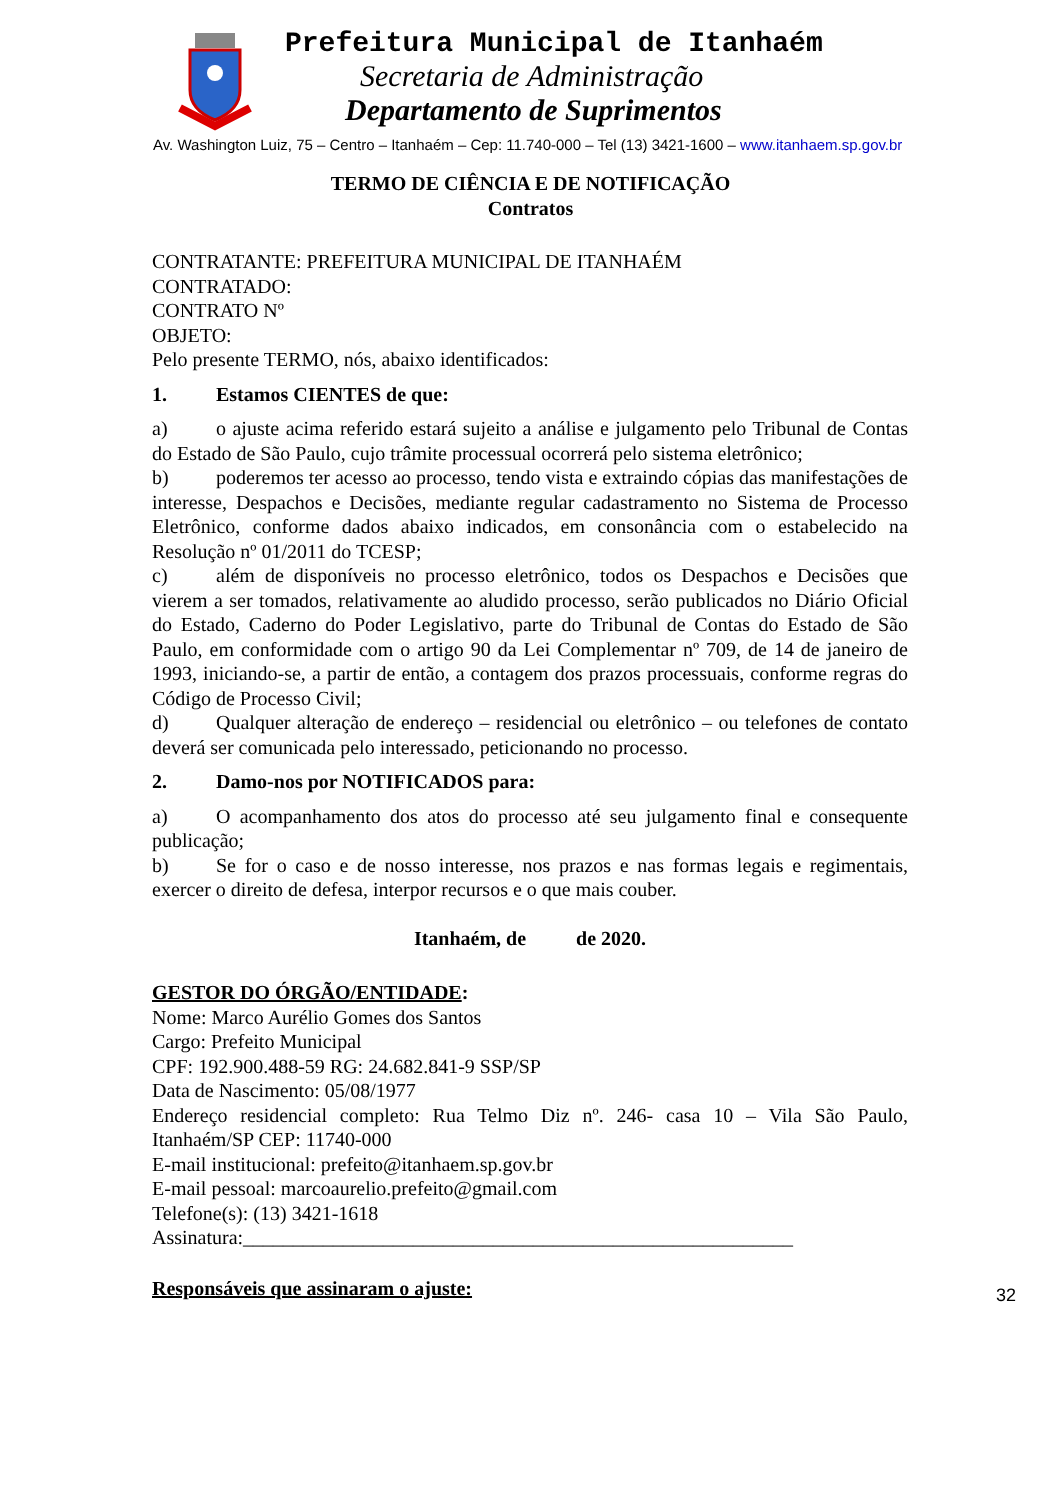Prefeitura Municipal de Itanhaém
Secretaria de Administração
Departamento de Suprimentos
Av. Washington Luiz, 75 – Centro – Itanhaém – Cep: 11.740-000 – Tel (13) 3421-1600 – www.itanhaem.sp.gov.br
TERMO DE CIÊNCIA E DE NOTIFICAÇÃO
Contratos
CONTRATANTE: PREFEITURA MUNICIPAL DE ITANHAÉM
CONTRATADO:
CONTRATO Nº
OBJETO:
Pelo presente TERMO, nós, abaixo identificados:
1. Estamos CIENTES de que:
a) o ajuste acima referido estará sujeito a análise e julgamento pelo Tribunal de Contas do Estado de São Paulo, cujo trâmite processual ocorrerá pelo sistema eletrônico;
b) poderemos ter acesso ao processo, tendo vista e extraindo cópias das manifestações de interesse, Despachos e Decisões, mediante regular cadastramento no Sistema de Processo Eletrônico, conforme dados abaixo indicados, em consonância com o estabelecido na Resolução nº 01/2011 do TCESP;
c) além de disponíveis no processo eletrônico, todos os Despachos e Decisões que vierem a ser tomados, relativamente ao aludido processo, serão publicados no Diário Oficial do Estado, Caderno do Poder Legislativo, parte do Tribunal de Contas do Estado de São Paulo, em conformidade com o artigo 90 da Lei Complementar nº 709, de 14 de janeiro de 1993, iniciando-se, a partir de então, a contagem dos prazos processuais, conforme regras do Código de Processo Civil;
d) Qualquer alteração de endereço – residencial ou eletrônico – ou telefones de contato deverá ser comunicada pelo interessado, peticionando no processo.
2. Damo-nos por NOTIFICADOS para:
a) O acompanhamento dos atos do processo até seu julgamento final e consequente publicação;
b) Se for o caso e de nosso interesse, nos prazos e nas formas legais e regimentais, exercer o direito de defesa, interpor recursos e o que mais couber.
Itanhaém, de de 2020.
GESTOR DO ÓRGÃO/ENTIDADE:
Nome: Marco Aurélio Gomes dos Santos
Cargo: Prefeito Municipal
CPF: 192.900.488-59 RG: 24.682.841-9 SSP/SP
Data de Nascimento: 05/08/1977
Endereço residencial completo: Rua Telmo Diz nº. 246- casa 10 – Vila São Paulo, Itanhaém/SP CEP: 11740-000
E-mail institucional: prefeito@itanhaem.sp.gov.br
E-mail pessoal: marcoaurelio.prefeito@gmail.com
Telefone(s): (13) 3421-1618
Assinatura:_______________________________________________________
Responsáveis que assinaram o ajuste:
32